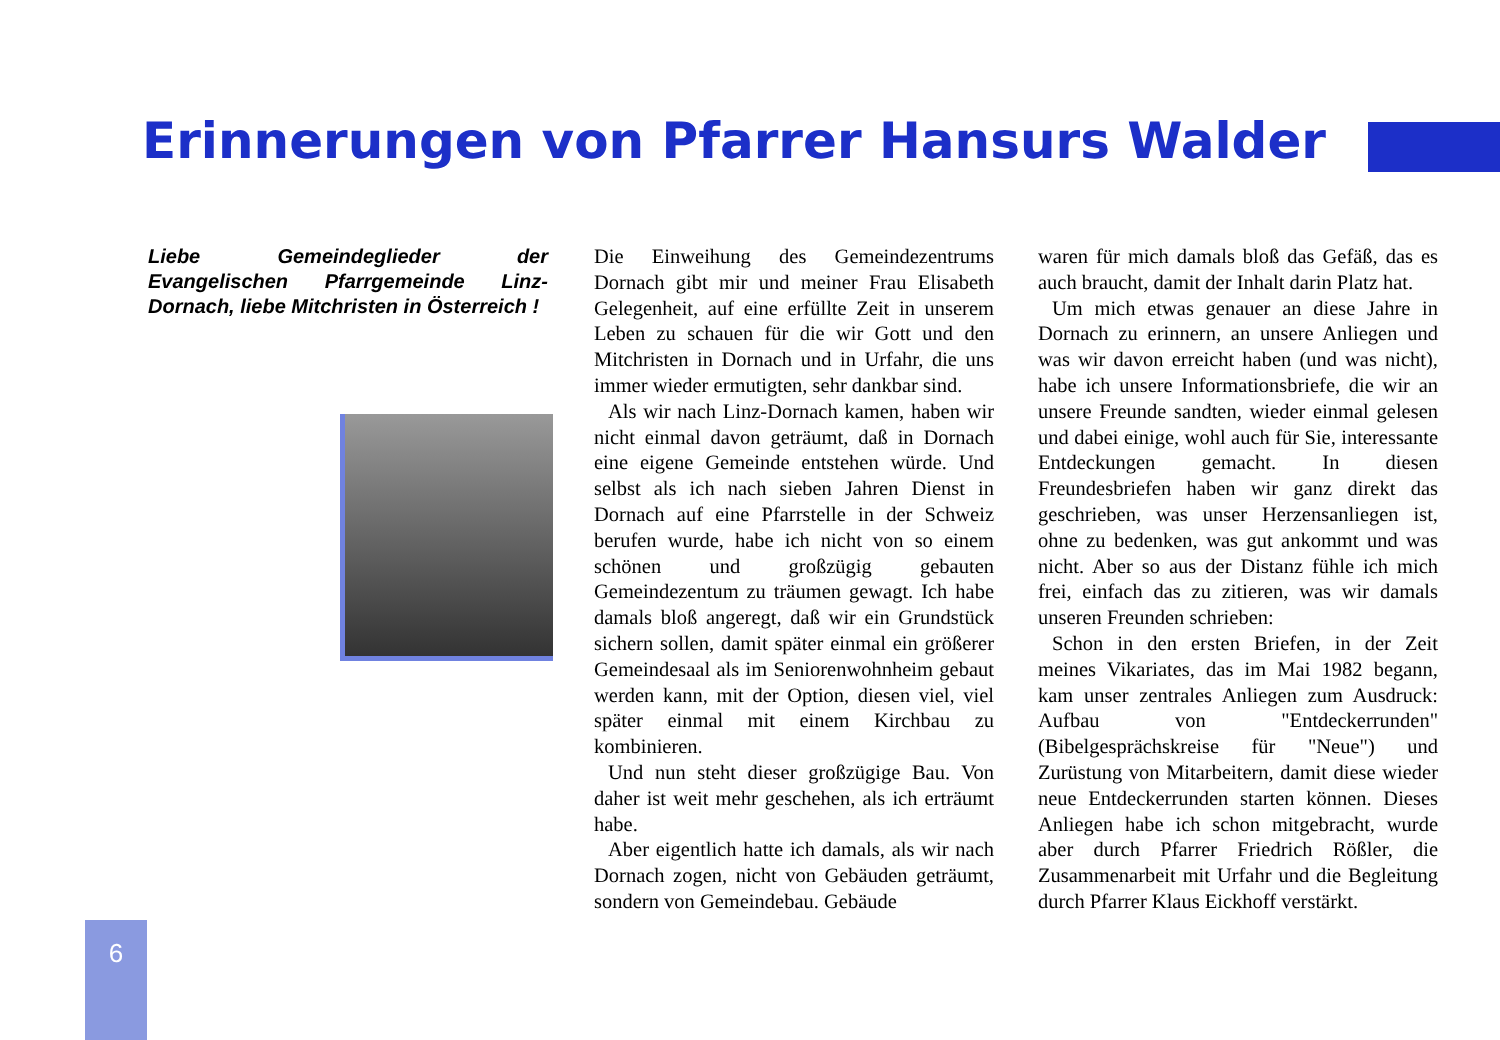Erinnerungen von Pfarrer Hansurs Walder
Liebe Gemeindeglieder der Evangelischen Pfarrgemeinde Linz-Dornach, liebe Mitchristen in Österreich !
Die Einweihung des Gemeindezentrums Dornach gibt mir und meiner Frau Elisabeth Gelegenheit, auf eine erfüllte Zeit in unserem Leben zu schauen für die wir Gott und den Mitchristen in Dornach und in Urfahr, die uns immer wieder ermutigten, sehr dankbar sind.
Als wir nach Linz-Dornach kamen, haben wir nicht einmal davon geträumt, daß in Dornach eine eigene Gemeinde entstehen würde. Und selbst als ich nach sieben Jahren Dienst in Dornach auf eine Pfarrstelle in der Schweiz berufen wurde, habe ich nicht von so einem schönen und großzügig gebauten Gemeindezentum zu träumen gewagt. Ich habe damals bloß angeregt, daß wir ein Grundstück sichern sollen, damit später einmal ein größerer Gemeindesaal als im Seniorenwohnheim gebaut werden kann, mit der Option, diesen viel, viel später einmal mit einem Kirchbau zu kombinieren.
Und nun steht dieser großzügige Bau. Von daher ist weit mehr geschehen, als ich erträumt habe.
Aber eigentlich hatte ich damals, als wir nach Dornach zogen, nicht von Gebäuden geträumt, sondern von Gemeindebau. Gebäude
waren für mich damals bloß das Gefäß, das es auch braucht, damit der Inhalt darin Platz hat.
Um mich etwas genauer an diese Jahre in Dornach zu erinnern, an unsere Anliegen und was wir davon erreicht haben (und was nicht), habe ich unsere Informationsbriefe, die wir an unsere Freunde sandten, wieder einmal gelesen und dabei einige, wohl auch für Sie, interessante Entdeckungen gemacht. In diesen Freundesbriefen haben wir ganz direkt das geschrieben, was unser Herzensanliegen ist, ohne zu bedenken, was gut ankommt und was nicht. Aber so aus der Distanz fühle ich mich frei, einfach das zu zitieren, was wir damals unseren Freunden schrieben:
Schon in den ersten Briefen, in der Zeit meines Vikariates, das im Mai 1982 begann, kam unser zentrales Anliegen zum Ausdruck: Aufbau von "Entdeckerrunden" (Bibelgesprächskreise für "Neue") und Zurüstung von Mitarbeitern, damit diese wieder neue Entdeckerrunden starten können. Dieses Anliegen habe ich schon mitgebracht, wurde aber durch Pfarrer Friedrich Rößler, die Zusammenarbeit mit Urfahr und die Begleitung durch Pfarrer Klaus Eickhoff verstärkt.
6